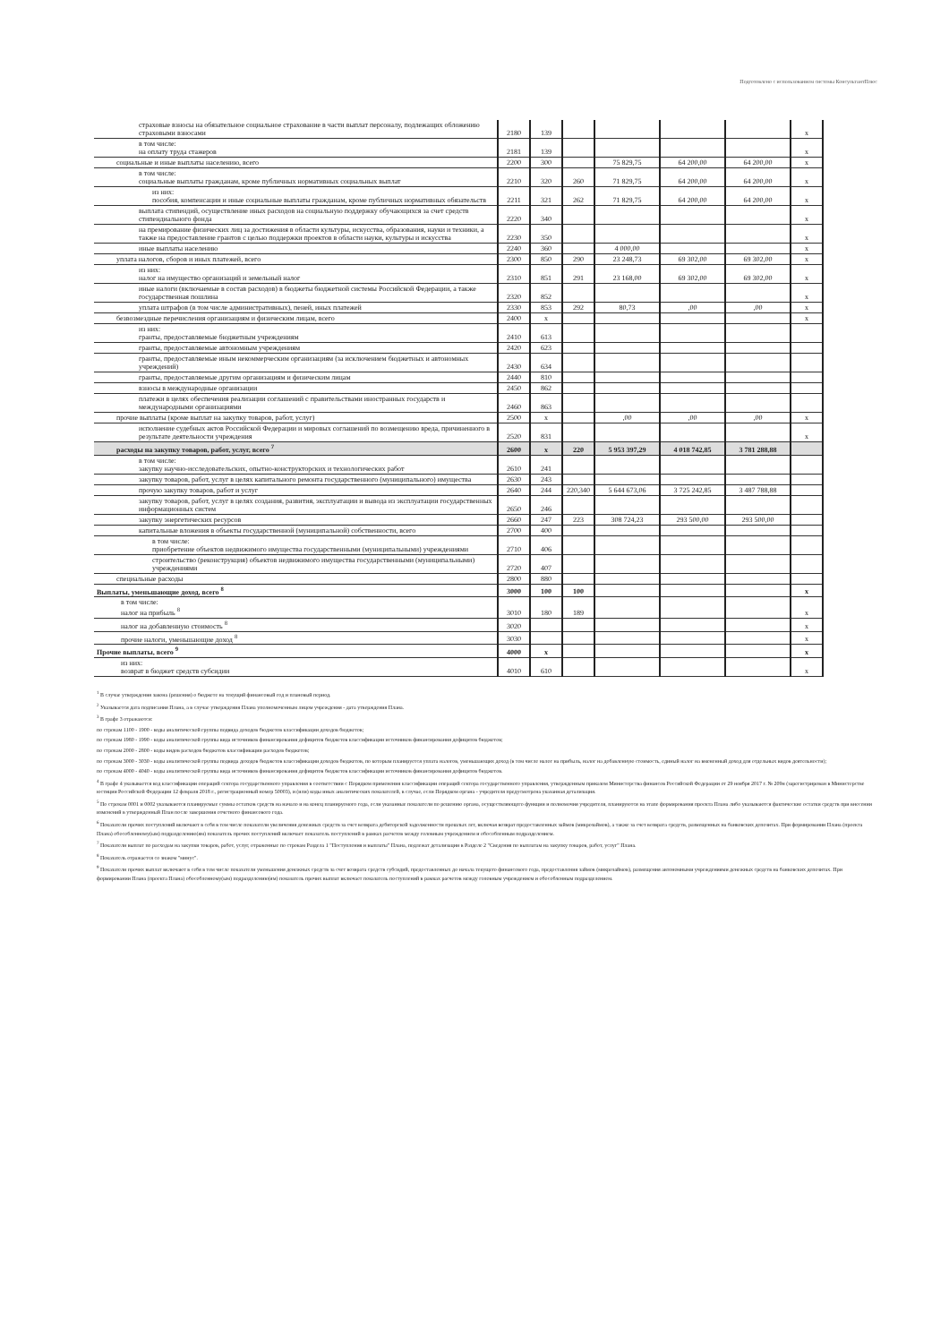Подготовлено с использованием системы КонсультантПлюс
| страховые взносы на обязательное социальное страхование в части выплат персоналу, подлежащих обложению страховыми взносами | 2180 | 139 | | | | | х |
| в том числе: на оплату труда стажеров | 2181 | 139 | | | | | х |
| социальные и иные выплаты населению, всего | 2200 | 300 | | 75 829,75 | 64 200,00 | 64 200,00 | х |
| в том числе: социальные выплаты гражданам, кроме публичных нормативных социальных выплат | 2210 | 320 | 260 | 71 829,75 | 64 200,00 | 64 200,00 | х |
| из них: пособия, компенсации и иные социальные выплаты гражданам, кроме публичных нормативных обязательств | 2211 | 321 | 262 | 71 829,75 | 64 200,00 | 64 200,00 | х |
| выплата стипендий, осуществление иных расходов на социальную поддержку обучающихся за счет средств стипендиального фонда | 2220 | 340 | | | | | х |
| на премирование физических лиц за достижения в области культуры, искусства, образования, науки и техники, а также на предоставление грантов с целью поддержки проектов в области науки, культуры и искусства | 2230 | 350 | | | | | х |
| иные выплаты населению | 2240 | 360 | | 4 000,00 | | | х |
| уплата налогов, сборов и иных платежей, всего | 2300 | 850 | 290 | 23 248,73 | 69 302,00 | 69 302,00 | х |
| из них: налог на имущество организаций и земельный налог | 2310 | 851 | 291 | 23 168,00 | 69 302,00 | 69 302,00 | х |
| иные налоги (включаемые в состав расходов) в бюджеты бюджетной системы Российской Федерации, а также государственная пошлина | 2320 | 852 | | | | | х |
| уплата штрафов (в том числе административных), пеней, иных платежей | 2330 | 853 | 292 | 80,73 | ,00 | ,00 | х |
| безвозмездные перечисления организациям и физическим лицам, всего | 2400 | х | | | | | х |
| из них: гранты, предоставляемые бюджетным учреждениям | 2410 | 613 | | | | | |
| гранты, предоставляемые автономным учреждениям | 2420 | 623 | | | | | |
| гранты, предоставляемые иным некоммерческим организациям (за исключением бюджетных и автономных учреждений) | 2430 | 634 | | | | | |
| гранты, предоставляемые другим организациям и физическим лицам | 2440 | 810 | | | | | |
| взносы в международные организации | 2450 | 862 | | | | | |
| платежи в целях обеспечения реализации соглашений с правительствами иностранных государств и международными организациями | 2460 | 863 | | | | | |
| прочие выплаты (кроме выплат на закупку товаров, работ, услуг) | 2500 | х | | ,00 | ,00 | ,00 | х |
| исполнение судебных актов Российской Федерации и мировых соглашений по возмещению вреда, причиненного в результате деятельности учреждения | 2520 | 831 | | | | | х |
| расходы на закупку товаров, работ, услуг, всего <sup>7</sup> | 2600 | х | 220 | 5 953 397,29 | 4 018 742,85 | 3 781 288,88 | |
| в том числе: закупку научно-исследовательских, опытно-конструкторских и технологических работ | 2610 | 241 | | | | | |
| закупку товаров, работ, услуг в целях капитального ремонта государственного (муниципального) имущества | 2630 | 243 | | | | | |
| прочую закупку товаров, работ и услуг | 2640 | 244 | 220,340 | 5 644 673,06 | 3 725 242,85 | 3 487 788,88 | |
| закупку товаров, работ, услуг в целях создания, развития, эксплуатации и вывода из эксплуатации государственных информационных систем | 2650 | 246 | | | | | |
| закупку энергетических ресурсов | 2660 | 247 | 223 | 308 724,23 | 293 500,00 | 293 500,00 | |
| капитальные вложения в объекты государственной (муниципальной) собственности, всего | 2700 | 400 | | | | | |
| в том числе: приобретение объектов недвижимого имущества государственными (муниципальными) учреждениями | 2710 | 406 | | | | | |
| строительство (реконструкция) объектов недвижимого имущества государственными (муниципальными) учреждениями | 2720 | 407 | | | | | |
| специальные расходы | 2800 | 880 | | | | | |
| Выплаты, уменьшающие доход, всего <sup>8</sup> | 3000 | 100 | 100 | | | | х |
| в том числе: налог на прибыль <sup>8</sup> | 3010 | 180 | 189 | | | | х |
| налог на добавленную стоимость <sup>8</sup> | 3020 | | | | | | х |
| прочие налоги, уменьшающие доход <sup>8</sup> | 3030 | | | | | | х |
| Прочие выплаты, всего <sup>9</sup> | 4000 | х | | | | | х |
| из них: возврат в бюджет средств субсидии | 4010 | 610 | | | | | х |
<sup>1</sup> В случае утверждения закона (решения) о бюджете на текущий финансовый год и плановый период.
<sup>2</sup> Указывается дата подписания Плана, а в случае утверждения Плана уполномоченным лицом учреждения - дата утверждения Плана.
<sup>3</sup> В графе 3 отражаются:
по строкам 1100 - 1900 - коды аналитической группы подвида доходов бюджетов классификации доходов бюджетов;
по строкам 1980 - 1990 - коды аналитической группы вида источников финансирования дефицитов бюджетов классификации источников финансирования дефицитов бюджетов;
по строкам 2000 - 2800 - коды видов расходов бюджетов классификации расходов бюджетов;
по строкам 3000 - 3030 - коды аналитической группы подвида доходов бюджетов классификации доходов бюджетов, по которым планируется уплата налогов, уменьшающих доход (в том числе налог на прибыль, налог на добавленную стоимость, единый налог на вмененный доход для отдельных видов деятельности);
по строкам 4000 - 4040 - коды аналитической группы вида источников финансирования дефицитов бюджетов классификации источников финансирования дефицитов бюджетов.
<sup>4</sup> В графе 4 указывается код классификации операций сектора государственного управления в соответствии с Порядком применения классификации операций сектора государственного управления, утвержденным приказом Министерства финансов Российской Федерации от 29 ноября 2017 г. № 209н (зарегистрирован в Министерстве юстиции Российской Федерации 12 февраля 2018 г., регистрационный номер 50003), и (или) коды иных аналитических показателей, в случае, если Порядком органа - учредителя предусмотрена указанная детализация.
<sup>5</sup> По строкам 0001 и 0002 указываются планируемые суммы остатков средств на начало и на конец планируемого года, если указанные показатели по решению органа, осуществляющего функции и полномочия учредителя, планируются на этапе формирования проекта Плана либо указываются фактические остатки средств при внесении изменений в утвержденный План после завершения отчетного финансового года.
<sup>6</sup> Показатели прочих поступлений включают в себя в том числе показатели увеличения денежных средств за счет возврата дебиторской задолженности прошлых лет, включая возврат предоставленных займов (микрозаймов), а также за счет возврата средств, размещенных на банковских депозитах. При формировании Плана (проекта Плана) обособленному(ым) подразделению(ям) показатель прочих поступлений включает показатель поступлений в рамках расчетов между головным учреждением и обособленным подразделением.
<sup>7</sup> Показатели выплат по расходам на закупки товаров, работ, услуг, отраженные по строкам Раздела 1 "Поступления и выплаты" Плана, подлежат детализации в Разделе 2 "Сведения по выплатам на закупку товаров, работ, услуг" Плана.
<sup>8</sup> Показатель отражается со знаком "минус".
<sup>9</sup> Показатели прочих выплат включают в себя в том числе показатели уменьшения денежных средств за счет возврата средств субсидий, предоставленных до начала текущего финансового года, предоставления займов (микрозаймов), размещения автономными учреждениями денежных средств на банковских депозитах. При формировании Плана (проекта Плана) обособленному(ым) подразделению(ям) показатель прочих выплат включает показатель поступлений в рамках расчетов между головным учреждением и обособленным подразделением.